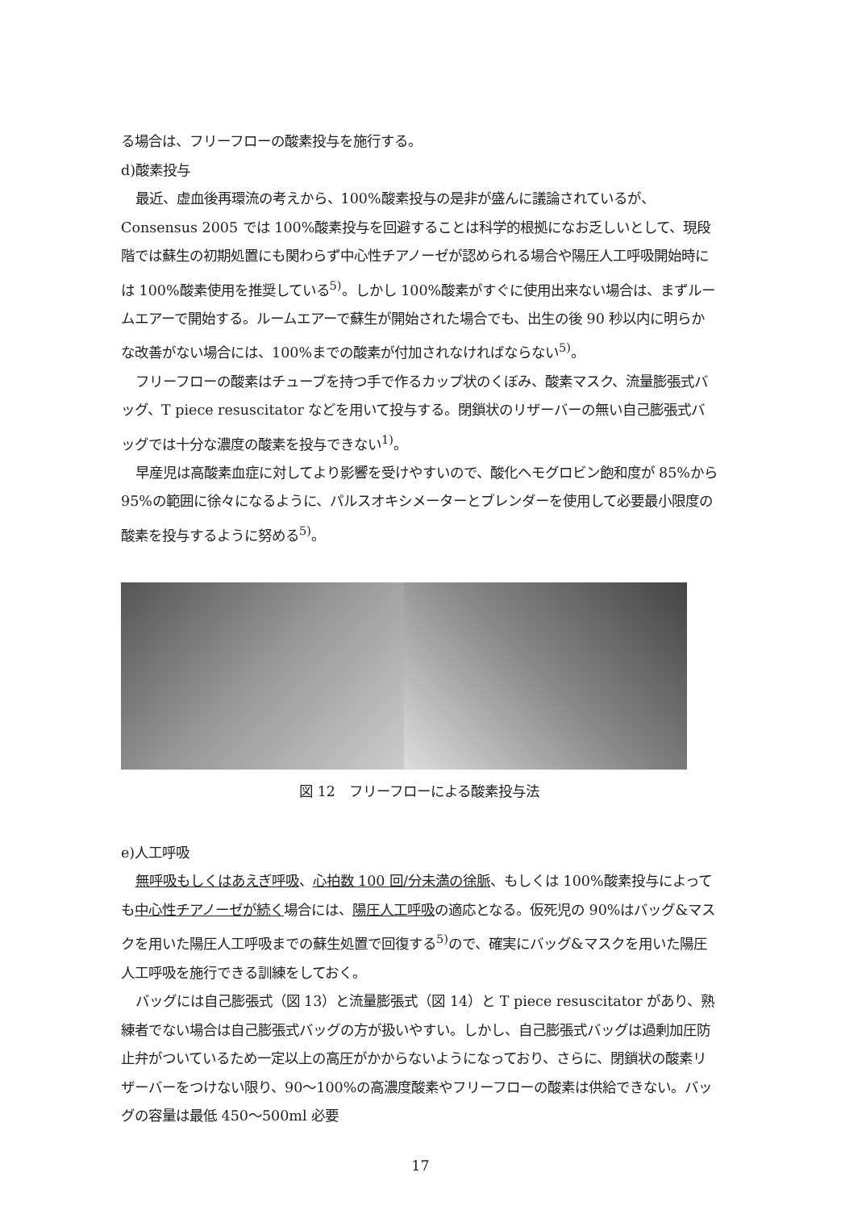る場合は、フリーフローの酸素投与を施行する。
d)酸素投与
最近、虚血後再環流の考えから、100%酸素投与の是非が盛んに議論されているが、Consensus 2005 では 100%酸素投与を回避することは科学的根拠になお乏しいとして、現段階では蘇生の初期処置にも関わらず中心性チアノーゼが認められる場合や陽圧人工呼吸開始時には 100%酸素使用を推奨している<sup>5)</sup>。しかし 100%酸素がすぐに使用出来ない場合は、まずルームエアーで開始する。ルームエアーで蘇生が開始された場合でも、出生の後 90 秒以内に明らかな改善がない場合には、100%までの酸素が付加されなければならない<sup>5)</sup>。
フリーフローの酸素はチューブを持つ手で作るカップ状のくぼみ、酸素マスク、流量膨張式バッグ、T piece resuscitator などを用いて投与する。閉鎖状のリザーバーの無い自己膨張式バッグでは十分な濃度の酸素を投与できない<sup>1)</sup>。
早産児は高酸素血症に対してより影響を受けやすいので、酸化ヘモグロビン飽和度が 85%から 95%の範囲に徐々になるように、パルスオキシメーターとブレンダーを使用して必要最小限度の酸素を投与するように努める<sup>5)</sup>。
図 12　フリーフローによる酸素投与法
e)人工呼吸
無呼吸もしくはあえぎ呼吸、心拍数 100 回/分未満の徐脈、もしくは 100%酸素投与によっても中心性チアノーゼが続く場合には、陽圧人工呼吸の適応となる。仮死児の 90%はバッグ&マスクを用いた陽圧人工呼吸までの蘇生処置で回復する<sup>5)</sup>ので、確実にバッグ&マスクを用いた陽圧人工呼吸を施行できる訓練をしておく。
バッグには自己膨張式（図 13）と流量膨張式（図 14）と T piece resuscitator があり、熟練者でない場合は自己膨張式バッグの方が扱いやすい。しかし、自己膨張式バッグは過剰加圧防止弁がついているため一定以上の高圧がかからないようになっており、さらに、閉鎖状の酸素リザーバーをつけない限り、90～100%の高濃度酸素やフリーフローの酸素は供給できない。バッグの容量は最低 450～500ml 必要
17